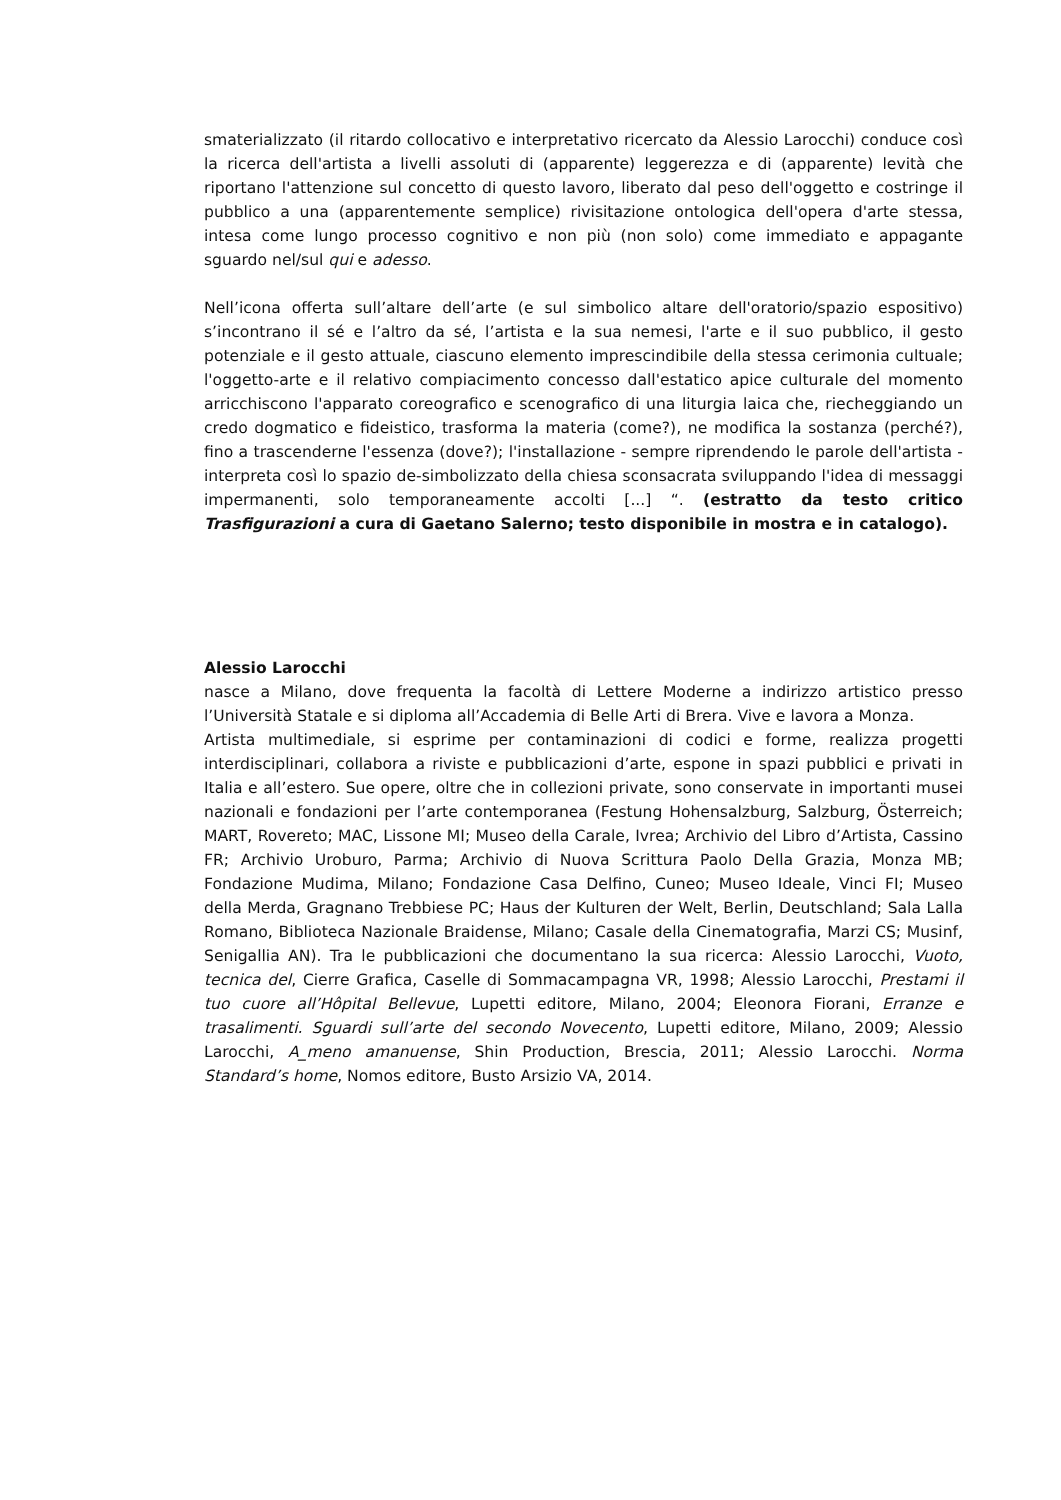smaterializzato (il ritardo collocativo e interpretativo ricercato da Alessio Larocchi) conduce così la ricerca dell'artista a livelli assoluti di (apparente) leggerezza e di (apparente) levità che riportano l'attenzione sul concetto di questo lavoro, liberato dal peso dell'oggetto e costringe il pubblico a una (apparentemente semplice) rivisitazione ontologica dell'opera d'arte stessa, intesa come lungo processo cognitivo e non più (non solo) come immediato e appagante sguardo nel/sul qui e adesso.
Nell’icona offerta sull’altare dell’arte (e sul simbolico altare dell'oratorio/spazio espositivo) s’incontrano il sé e l’altro da sé, l’artista e la sua nemesi, l'arte e il suo pubblico, il gesto potenziale e il gesto attuale, ciascuno elemento imprescindibile della stessa cerimonia cultuale; l'oggetto-arte e il relativo compiacimento concesso dall'estatico apice culturale del momento arricchiscono l'apparato coreografico e scenografico di una liturgia laica che, riecheggiando un credo dogmatico e fideistico, trasforma la materia (come?), ne modifica la sostanza (perché?), fino a trascenderne l'essenza (dove?); l'installazione - sempre riprendendo le parole dell'artista - interpreta così lo spazio de-simbolizzato della chiesa sconsacrata sviluppando l'idea di messaggi impermanenti, solo temporaneamente accolti [...] “. (estratto da testo critico Trasfigurazioni a cura di Gaetano Salerno; testo disponibile in mostra e in catalogo).
Alessio Larocchi
nasce a Milano, dove frequenta la facoltà di Lettere Moderne a indirizzo artistico presso l’Università Statale e si diploma all’Accademia di Belle Arti di Brera. Vive e lavora a Monza.
Artista multimediale, si esprime per contaminazioni di codici e forme, realizza progetti interdisciplinari, collabora a riviste e pubblicazioni d’arte, espone in spazi pubblici e privati in Italia e all’estero. Sue opere, oltre che in collezioni private, sono conservate in importanti musei nazionali e fondazioni per l’arte contemporanea (Festung Hohensalzburg, Salzburg, Österreich; MART, Rovereto; MAC, Lissone MI; Museo della Carale, Ivrea; Archivio del Libro d’Artista, Cassino FR; Archivio Uroburo, Parma; Archivio di Nuova Scrittura Paolo Della Grazia, Monza MB; Fondazione Mudima, Milano; Fondazione Casa Delfino, Cuneo; Museo Ideale, Vinci FI; Museo della Merda, Gragnano Trebbiese PC; Haus der Kulturen der Welt, Berlin, Deutschland; Sala Lalla Romano, Biblioteca Nazionale Braidense, Milano; Casale della Cinematografia, Marzi CS; Musinf, Senigallia AN). Tra le pubblicazioni che documentano la sua ricerca: Alessio Larocchi, Vuoto, tecnica del, Cierre Grafica, Caselle di Sommacampagna VR, 1998; Alessio Larocchi, Prestami il tuo cuore all’Hôpital Bellevue, Lupetti editore, Milano, 2004; Eleonora Fiorani, Erranze e trasalimenti. Sguardi sull’arte del secondo Novecento, Lupetti editore, Milano, 2009; Alessio Larocchi, A_meno amanuense, Shin Production, Brescia, 2011; Alessio Larocchi. Norma Standard’s home, Nomos editore, Busto Arsizio VA, 2014.